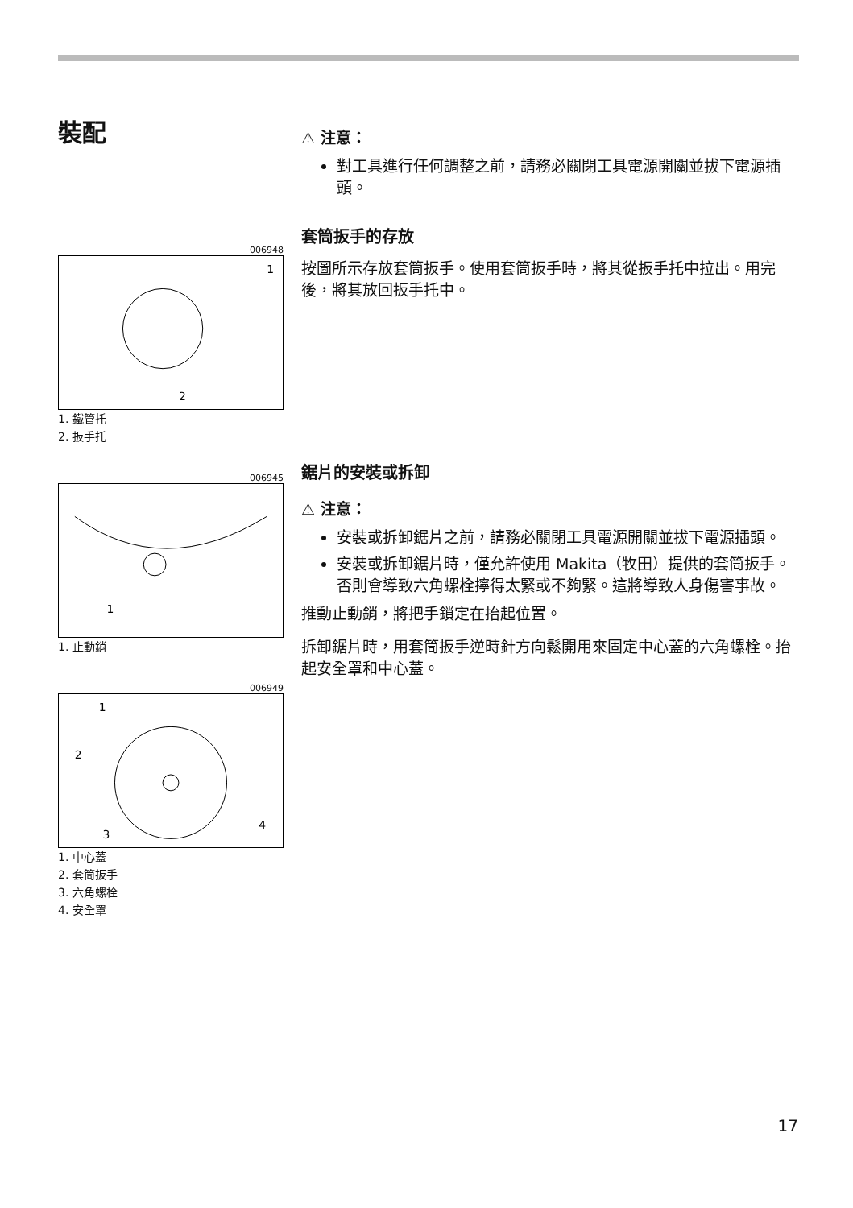裝配
006948
1
2
1. 鐵管托
2. 扳手托
006945
1
1. 止動銷
006949
1
2
3
4
1. 中心蓋
2. 套筒扳手
3. 六角螺栓
4. 安全罩
⚠ 注意：
對工具進行任何調整之前，請務必關閉工具電源開關並拔下電源插頭。
套筒扳手的存放
按圖所示存放套筒扳手。使用套筒扳手時，將其從扳手托中拉出。用完後，將其放回扳手托中。
鋸片的安裝或拆卸
⚠ 注意：
安裝或拆卸鋸片之前，請務必關閉工具電源開關並拔下電源插頭。
安裝或拆卸鋸片時，僅允許使用 Makita（牧田）提供的套筒扳手。否則會導致六角螺栓擰得太緊或不夠緊。這將導致人身傷害事故。
推動止動銷，將把手鎖定在抬起位置。
拆卸鋸片時，用套筒扳手逆時針方向鬆開用來固定中心蓋的六角螺栓。抬起安全罩和中心蓋。
17